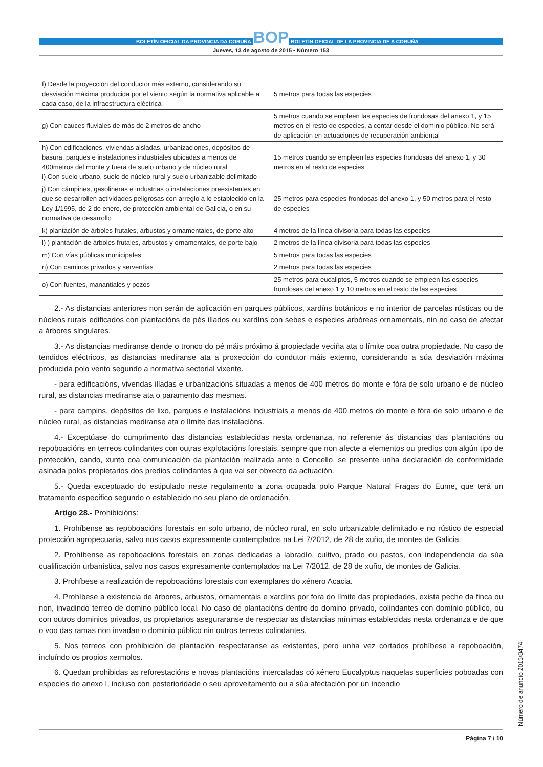BOLETÍN OFICIAL DA PROVINCIA DA CORUÑA
BOP
BOLETÍN OFICIAL DE LA PROVINCIA DE A CORUÑA
Jueves, 13 de agosto de 2015 • Número 153
| f) Desde la proyección del conductor más externo, considerando su desviación máxima producida por el viento según la normativa aplicable a cada caso, de la infraestructura eléctrica | 5 metros para todas las especies |
| g) Con cauces fluviales de más de 2 metros de ancho | 5 metros cuando se empleen las especies de frondosas del anexo 1, y 15 metros en el resto de especies, a contar desde el dominio público. No será de aplicación en actuaciones de recuperación ambiental |
| h) Con edificaciones, viviendas aisladas, urbanizaciones, depósitos de basura, parques e instalaciones industriales ubicadas a menos de 400metros del monte y fuera de suelo urbano y de núcleo rural i) Con suelo urbano, suelo de núcleo rural y suelo urbanizable delimitado | 15 metros cuando se empleen las especies frondosas del anexo 1, y 30 metros en el resto de especies |
| j) Con cámpines, gasolineras e industrias o instalaciones preexistentes en que se desarrollen actividades peligrosas con arreglo a lo establecido en la Ley 1/1995, de 2 de enero, de protección ambiental de Galicia, o en su normativa de desarrollo | 25 metros para especies frondosas del anexo 1, y 50 metros para el resto de especies |
| k) plantación de árboles frutales, arbustos y ornamentales, de porte alto | 4 metros de la línea divisoria para todas las especies |
| l) ) plantación de árboles frutales, arbustos y ornamentales, de porte bajo | 2 metros de la línea divisoria para todas las especies |
| m) Con vías públicas municipales | 5 metros para todas las especies |
| n) Con caminos privados y serventías | 2 metros para todas las especies |
| o) Con fuentes, manantiales y pozos | 25 metros para eucaliptos, 5 metros cuando se empleen las especies frondosas del anexo 1 y 10 metros en el resto de las especies |
2.- As distancias anteriores non serán de aplicación en parques públicos, xardíns botánicos e no interior de parcelas rústicas ou de núcleos rurais edificados con plantacións de pés illados ou xardíns con sebes e especies arbóreas ornamentais, nin no caso de afectar a árbores singulares.
3.- As distancias mediranse dende o tronco do pé máis próximo á propiedade veciña ata o límite coa outra propiedade. No caso de tendidos eléctricos, as distancias mediranse ata a proxección do condutor máis externo, considerando a súa desviación máxima producida polo vento segundo a normativa sectorial vixente.
- para edificacións, vivendas illadas e urbanizacións situadas a menos de 400 metros do monte e fóra de solo urbano e de núcleo rural, as distancias mediranse ata o paramento das mesmas.
- para campins, depósitos de lixo, parques e instalacións industriais a menos de 400 metros do monte e fóra de solo urbano e de núcleo rural, as distancias mediranse ata o límite das instalacións.
4.- Exceptúase do cumprimento das distancias establecidas nesta ordenanza, no referente ás distancias das plantacións ou repoboacións en terreos colindantes con outras explotacións forestais, sempre que non afecte a elementos ou predios con algún tipo de protección, cando, xunto coa comunicación da plantación realizada ante o Concello, se presente unha declaración de conformidade asinada polos propietarios dos predios colindantes á que vai ser obxecto da actuación.
5.- Queda exceptuado do estipulado neste regulamento a zona ocupada polo Parque Natural Fragas do Eume, que terá un tratamento específico segundo o establecido no seu plano de ordenación.
Artigo 28.- Prohibicións:
1. Prohíbense as repoboacións forestais en solo urbano, de núcleo rural, en solo urbanizable delimitado e no rústico de especial protección agropecuaria, salvo nos casos expresamente contemplados na Lei 7/2012, de 28 de xuño, de montes de Galicia.
2. Prohíbense as repoboacións forestais en zonas dedicadas a labradío, cultivo, prado ou pastos, con independencia da súa cualificación urbanística, salvo nos casos expresamente contemplados na Lei 7/2012, de 28 de xuño, de montes de Galicia.
3. Prohíbese a realización de repoboacións forestais con exemplares do xénero Acacia.
4. Prohíbese a existencia de árbores, arbustos, ornamentais e xardíns por fora do límite das propiedades, exista peche da finca ou non, invadindo terreo de domino público local. No caso de plantacións dentro do domino privado, colindantes con dominio público, ou con outros dominios privados, os propietarios aseguraranse de respectar as distancias mínimas establecidas nesta ordenanza e de que o voo das ramas non invadan o dominio público nin outros terreos colindantes.
5. Nos terreos con prohibición de plantación respectaranse as existentes, pero unha vez cortados prohíbese a repoboación, incluíndo os propios xermolos.
6. Quedan prohibidas as reforestacións e novas plantacións intercaladas có xénero Eucalyptus naquelas superficies poboadas con especies do anexo I, incluso con posterioridade o seu aproveitamento ou a súa afectación por un incendio
Número de anuncio 2015/8474
Página 7 / 10